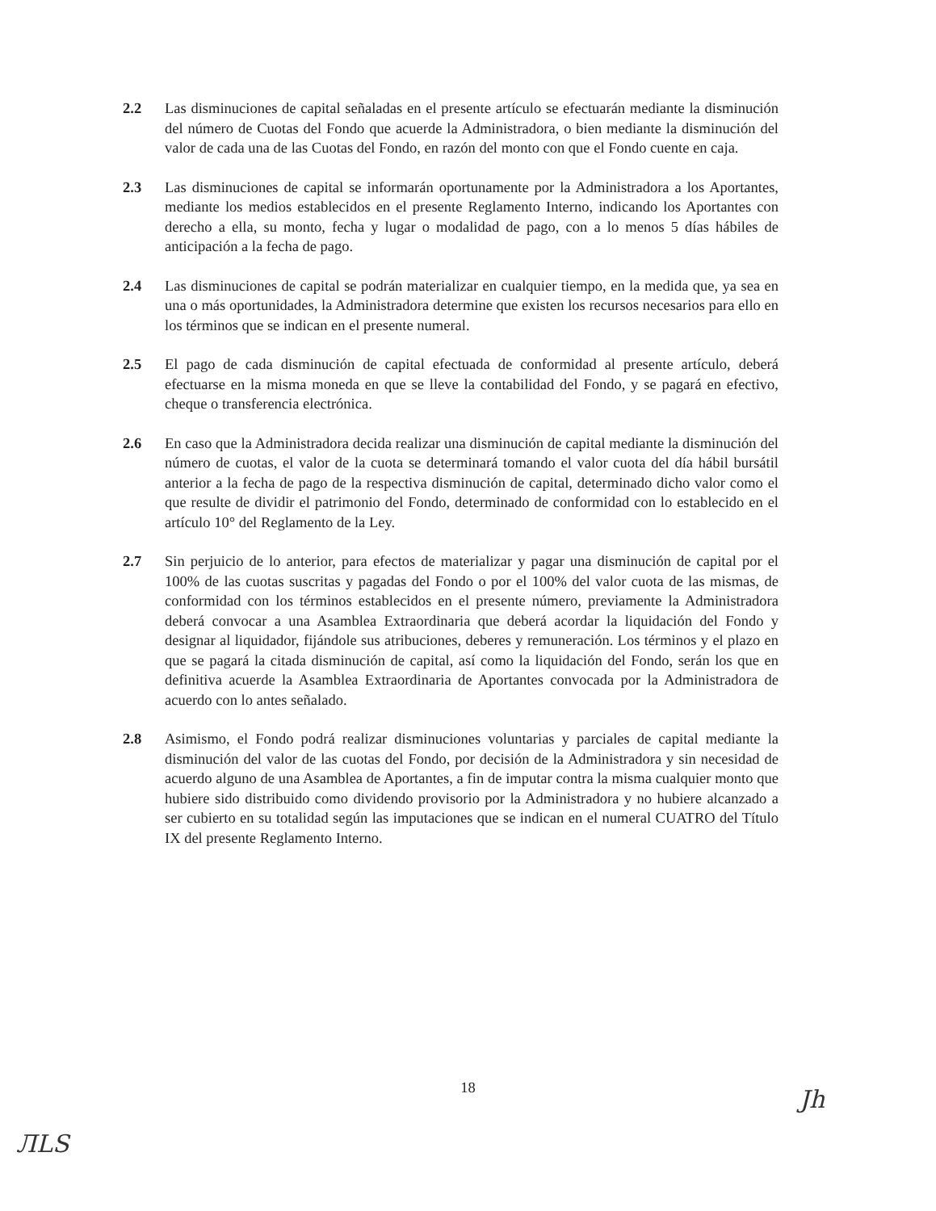2.2 Las disminuciones de capital señaladas en el presente artículo se efectuarán mediante la disminución del número de Cuotas del Fondo que acuerde la Administradora, o bien mediante la disminución del valor de cada una de las Cuotas del Fondo, en razón del monto con que el Fondo cuente en caja.
2.3 Las disminuciones de capital se informarán oportunamente por la Administradora a los Aportantes, mediante los medios establecidos en el presente Reglamento Interno, indicando los Aportantes con derecho a ella, su monto, fecha y lugar o modalidad de pago, con a lo menos 5 días hábiles de anticipación a la fecha de pago.
2.4 Las disminuciones de capital se podrán materializar en cualquier tiempo, en la medida que, ya sea en una o más oportunidades, la Administradora determine que existen los recursos necesarios para ello en los términos que se indican en el presente numeral.
2.5 El pago de cada disminución de capital efectuada de conformidad al presente artículo, deberá efectuarse en la misma moneda en que se lleve la contabilidad del Fondo, y se pagará en efectivo, cheque o transferencia electrónica.
2.6 En caso que la Administradora decida realizar una disminución de capital mediante la disminución del número de cuotas, el valor de la cuota se determinará tomando el valor cuota del día hábil bursátil anterior a la fecha de pago de la respectiva disminución de capital, determinado dicho valor como el que resulte de dividir el patrimonio del Fondo, determinado de conformidad con lo establecido en el artículo 10° del Reglamento de la Ley.
2.7 Sin perjuicio de lo anterior, para efectos de materializar y pagar una disminución de capital por el 100% de las cuotas suscritas y pagadas del Fondo o por el 100% del valor cuota de las mismas, de conformidad con los términos establecidos en el presente número, previamente la Administradora deberá convocar a una Asamblea Extraordinaria que deberá acordar la liquidación del Fondo y designar al liquidador, fijándole sus atribuciones, deberes y remuneración. Los términos y el plazo en que se pagará la citada disminución de capital, así como la liquidación del Fondo, serán los que en definitiva acuerde la Asamblea Extraordinaria de Aportantes convocada por la Administradora de acuerdo con lo antes señalado.
2.8 Asimismo, el Fondo podrá realizar disminuciones voluntarias y parciales de capital mediante la disminución del valor de las cuotas del Fondo, por decisión de la Administradora y sin necesidad de acuerdo alguno de una Asamblea de Aportantes, a fin de imputar contra la misma cualquier monto que hubiere sido distribuido como dividendo provisorio por la Administradora y no hubiere alcanzado a ser cubierto en su totalidad según las imputaciones que se indican en el numeral CUATRO del Título IX del presente Reglamento Interno.
18
ЛLS
Jh